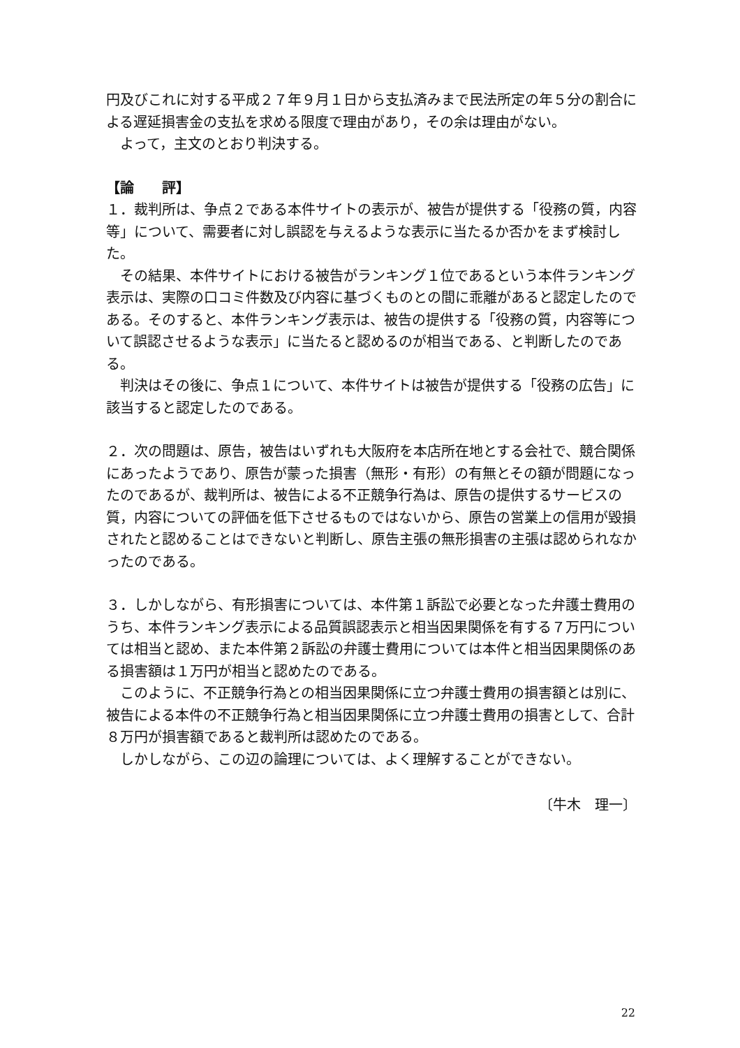円及びこれに対する平成２７年９月１日から支払済みまで民法所定の年５分の割合による遅延損害金の支払を求める限度で理由があり，その余は理由がない。
よって，主文のとおり判決する。
【論　　評】
１．裁判所は、争点２である本件サイトの表示が、被告が提供する「役務の質，内容等」について、需要者に対し誤認を与えるような表示に当たるか否かをまず検討した。
その結果、本件サイトにおける被告がランキング１位であるという本件ランキング表示は、実際の口コミ件数及び内容に基づくものとの間に乖離があると認定したのである。そのすると、本件ランキング表示は、被告の提供する「役務の質，内容等について誤認させるような表示」に当たると認めるのが相当である、と判断したのである。
判決はその後に、争点１について、本件サイトは被告が提供する「役務の広告」に該当すると認定したのである。
２．次の問題は、原告，被告はいずれも大阪府を本店所在地とする会社で、競合関係にあったようであり、原告が蒙った損害（無形・有形）の有無とその額が問題になったのであるが、裁判所は、被告による不正競争行為は、原告の提供するサービスの質，内容についての評価を低下させるものではないから、原告の営業上の信用が毀損されたと認めることはできないと判断し、原告主張の無形損害の主張は認められなかったのである。
３．しかしながら、有形損害については、本件第１訴訟で必要となった弁護士費用のうち、本件ランキング表示による品質誤認表示と相当因果関係を有する７万円については相当と認め、また本件第２訴訟の弁護士費用については本件と相当因果関係のある損害額は１万円が相当と認めたのである。
このように、不正競争行為との相当因果関係に立つ弁護士費用の損害額とは別に、被告による本件の不正競争行為と相当因果関係に立つ弁護士費用の損害として、合計８万円が損害額であると裁判所は認めたのである。
しかしながら、この辺の論理については、よく理解することができない。
〔牛木　理一〕
22